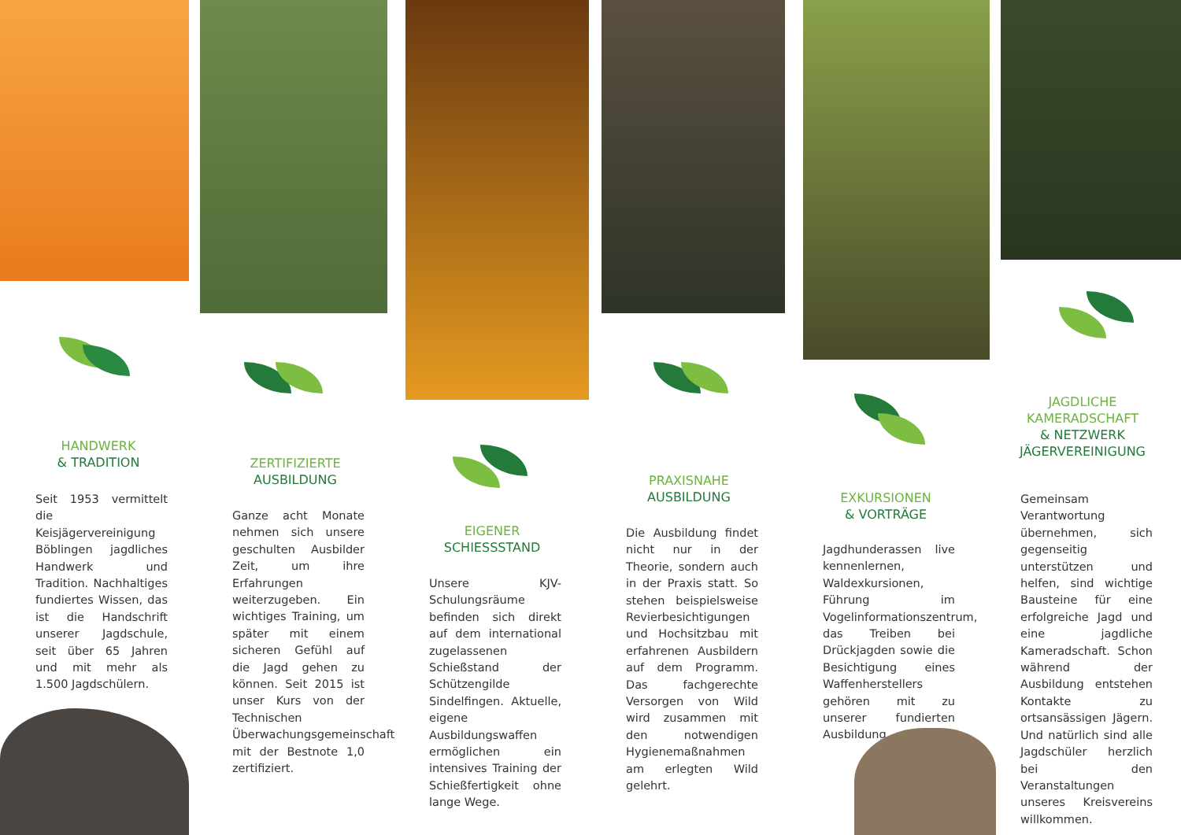HANDWERK
& TRADITION
Seit 1953 vermittelt die Keisjägervereinigung Böblingen jagdliches Handwerk und Tradition. Nachhaltiges fundiertes Wissen, das ist die Handschrift unserer Jagdschule, seit über 65 Jahren und mit mehr als 1.500 Jagdschülern.
ZERTIFIZIERTE
AUSBILDUNG
Ganze acht Monate nehmen sich unsere geschulten Ausbilder Zeit, um ihre Erfahrungen weiterzugeben. Ein wichtiges Training, um später mit einem sicheren Gefühl auf die Jagd gehen zu können. Seit 2015 ist unser Kurs von der Technischen Überwachungsgemeinschaft mit der Bestnote 1,0 zertifiziert.
EIGENER
SCHIESSSTAND
Unsere KJV-Schulungsräume befinden sich direkt auf dem international zugelassenen Schießstand der Schützengilde Sindelfingen. Aktuelle, eigene Ausbildungswaffen ermöglichen ein intensives Training der Schießfertigkeit ohne lange Wege.
PRAXISNAHE
AUSBILDUNG
Die Ausbildung findet nicht nur in der Theorie, sondern auch in der Praxis statt. So stehen beispielsweise Revierbesichtigungen und Hochsitzbau mit erfahrenen Ausbildern auf dem Programm. Das fachgerechte Versorgen von Wild wird zusammen mit den notwendigen Hygienemaßnahmen am erlegten Wild gelehrt.
EXKURSIONEN
& VORTRÄGE
Jagdhunderassen live kennenlernen, Waldexkursionen, Führung im Vogelinformationszentrum, das Treiben bei Drückjagden sowie die Besichtigung eines Waffenherstellers gehören mit zu unserer fundierten Ausbildung.
JAGDLICHE
KAMERADSCHAFT
& NETZWERK
JÄGERVEREINIGUNG
Gemeinsam Verantwortung übernehmen, sich gegenseitig unterstützen und helfen, sind wichtige Bausteine für eine erfolgreiche Jagd und eine jagdliche Kameradschaft. Schon während der Ausbildung entstehen Kontakte zu ortsansässigen Jägern. Und natürlich sind alle Jagdschüler herzlich bei den Veranstaltungen unseres Kreisvereins willkommen.